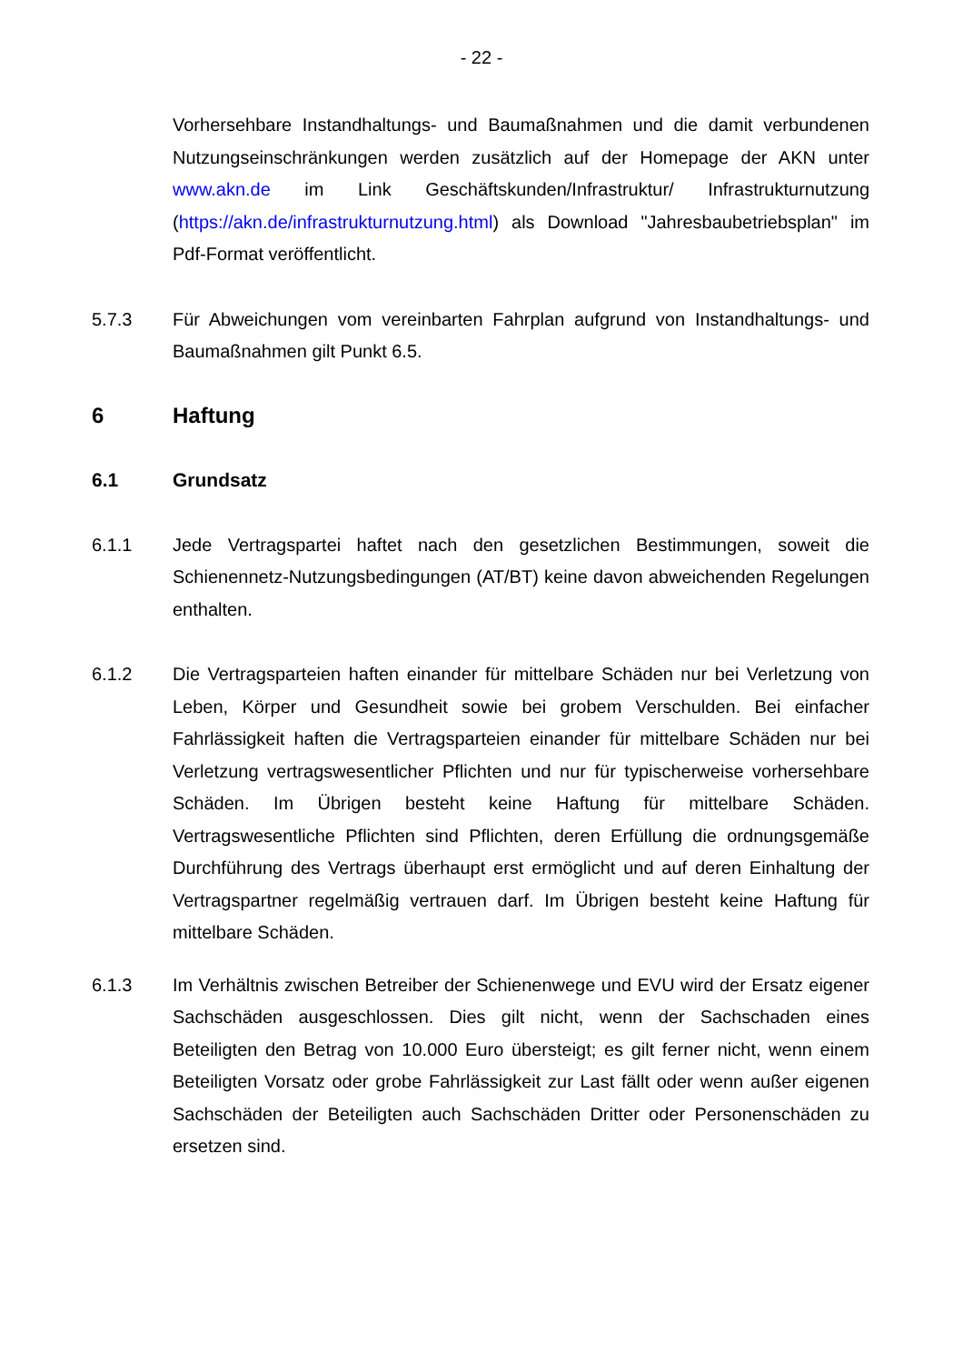- 22 -
Vorhersehbare Instandhaltungs- und Baumaßnahmen und die damit verbundenen Nutzungseinschränkungen werden zusätzlich auf der Homepage der AKN unter www.akn.de im Link Geschäftskunden/Infrastruktur/ Infrastrukturnutzung (https://akn.de/infrastrukturnutzung.html) als Download "Jahresbaubetriebsplan" im Pdf-Format veröffentlicht.
5.7.3 Für Abweichungen vom vereinbarten Fahrplan aufgrund von Instandhaltungs- und Baumaßnahmen gilt Punkt 6.5.
6 Haftung
6.1 Grundsatz
6.1.1 Jede Vertragspartei haftet nach den gesetzlichen Bestimmungen, soweit die Schienennetz-Nutzungsbedingungen (AT/BT) keine davon abweichenden Regelungen enthalten.
6.1.2 Die Vertragsparteien haften einander für mittelbare Schäden nur bei Verletzung von Leben, Körper und Gesundheit sowie bei grobem Verschulden. Bei einfacher Fahrlässigkeit haften die Vertragsparteien einander für mittelbare Schäden nur bei Verletzung vertragswesentlicher Pflichten und nur für typischerweise vorhersehbare Schäden. Im Übrigen besteht keine Haftung für mittelbare Schäden. Vertragswesentliche Pflichten sind Pflichten, deren Erfüllung die ordnungsgemäße Durchführung des Vertrags überhaupt erst ermöglicht und auf deren Einhaltung der Vertragspartner regelmäßig vertrauen darf. Im Übrigen besteht keine Haftung für mittelbare Schäden.
6.1.3 Im Verhältnis zwischen Betreiber der Schienenwege und EVU wird der Ersatz eigener Sachschäden ausgeschlossen. Dies gilt nicht, wenn der Sachschaden eines Beteiligten den Betrag von 10.000 Euro übersteigt; es gilt ferner nicht, wenn einem Beteiligten Vorsatz oder grobe Fahrlässigkeit zur Last fällt oder wenn außer eigenen Sachschäden der Beteiligten auch Sachschäden Dritter oder Personenschäden zu ersetzen sind.